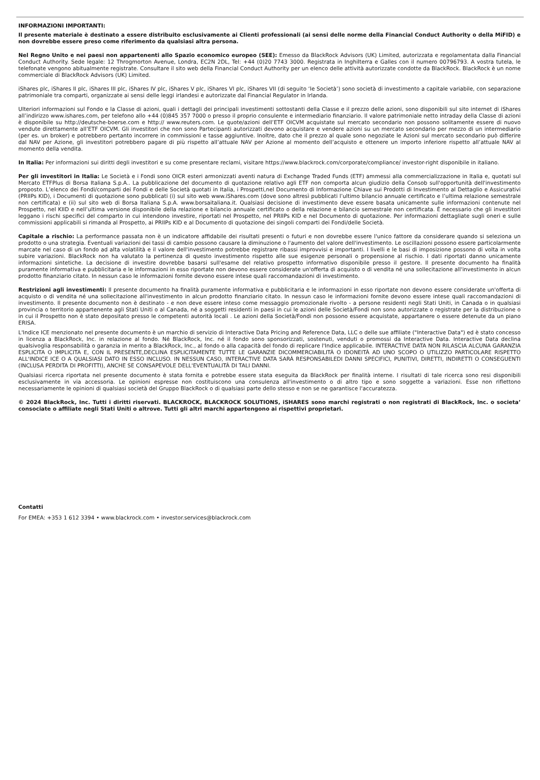INFORMAZIONI IMPORTANTI:
Il presente materiale è destinato a essere distribuito esclusivamente ai Clienti professionali (ai sensi delle norme della Financial Conduct Authority o della MiFID) e non dovrebbe essere preso come riferimento da qualsiasi altra persona.
Nel Regno Unito e nei paesi non appartenenti allo Spazio economico europeo (SEE): Emesso da BlackRock Advisors (UK) Limited, autorizzata e regolamentata dalla Financial Conduct Authority. Sede legale: 12 Throgmorton Avenue, Londra, EC2N 2DL, Tel: +44 (0)20 7743 3000. Registrata in Inghilterra e Galles con il numero 00796793. A vostra tutela, le telefonate vengono abitualmente registrate. Consultare il sito web della Financial Conduct Authority per un elenco delle attività autorizzate condotte da BlackRock. BlackRock è un nome commerciale di BlackRock Advisors (UK) Limited.
iShares plc, iShares II plc, iShares III plc, iShares IV plc, iShares V plc, iShares VI plc, iShares VII (di seguito ‘le Società’) sono società di investimento a capitale variabile, con separazione patrimoniale tra comparti, organizzate ai sensi delle leggi irlandesi e autorizzate dal Financial Regulator in Irlanda.
Ulteriori informazioni sul Fondo e la Classe di azioni, quali i dettagli dei principali investimenti sottostanti della Classe e il prezzo delle azioni, sono disponibili sul sito internet di iShares all’indirizzo www.ishares.com, per telefono allo +44 (0)845 357 7000 o presso il proprio consulente e intermediario finanziario. Il valore patrimoniale netto intraday della Classe di azioni è disponibile su http://deutsche-boerse.com e http:// www.reuters.com. Le quote/azioni dell’ETF OICVM acquistate sul mercato secondario non possono solitamente essere di nuovo vendute direttamente all’ETF OICVM. Gli investitori che non sono Partecipanti autorizzati devono acquistare e vendere azioni su un mercato secondario per mezzo di un intermediario (per es. un broker) e potrebbero pertanto incorrere in commissioni e tasse aggiuntive. Inoltre, dato che il prezzo al quale sono negoziate le Azioni sul mercato secondario può differire dal NAV per Azione, gli investitori potrebbero pagare di più rispetto all’attuale NAV per Azione al momento dell’acquisto e ottenere un importo inferiore rispetto all’attuale NAV al momento della vendita.
In Italia: Per informazioni sui diritti degli investitori e su come presentare reclami, visitare https://www.blackrock.com/corporate/compliance/ investor-right disponibile in italiano.
Per gli investitori in Italia: Le Società e i Fondi sono OICR esteri armonizzati aventi natura di Exchange Traded Funds (ETF) ammessi alla commercializzazione in Italia e, quotati sul Mercato ETFPlus di Borsa Italiana S.p.A.. La pubblicazione del documento di quotazione relativo agli ETF non comporta alcun giudizio della Consob sull'opportunità dell'investimento proposto. L’elenco dei Fondi/comparti dei Fondi e delle Società quotati in Italia, i Prospetti,nel Documento di Informazione Chiave sui Prodotti di Investimento al Dettaglio e Assicurativi (PRIIPs KID), i Documenti di quotazione sono pubblicati (i) sul sito web www.iShares.com (dove sono altresì pubblicati l’ultimo bilancio annuale certificato e l’ultima relazione semestrale non certificata) e (ii) sul sito web di Borsa Italiana S.p.A. www.borsaitaliana.it. Qualsiasi decisione di investimento deve essere basata unicamente sulle informazioni contenute nel Prospetto, nel KIID e nell’ultima versione disponibile della relazione e bilancio annuale certificato o della relazione e bilancio semestrale non certificata. È necessario che gli investitori leggano i rischi specifici del comparto in cui intendono investire, riportati nel Prospetto, nel PRIIPs KID e nel Documento di quotazione. Per informazioni dettagliate sugli oneri e sulle commissioni applicabili si rimanda al Prospetto, ai PRIIPs KID e al Documento di quotazione dei singoli comparti dei Fondi/delle Società.
Capitale a rischio: La performance passata non è un indicatore affidabile dei risultati presenti o futuri e non dovrebbe essere l'unico fattore da considerare quando si seleziona un prodotto o una strategia. Eventuali variazioni dei tassi di cambio possono causare la diminuzione o l'aumento del valore dell'investimento. Le oscillazioni possono essere particolarmente marcate nel caso di un fondo ad alta volatilità e il valore dell'investimento potrebbe registrare ribassi improvvisi e importanti. I livelli e le basi di imposizione possono di volta in volta subire variazioni. BlackRock non ha valutato la pertinenza di questo investimento rispetto alle sue esigenze personali o propensione al rischio. I dati riportati danno unicamente informazioni sintetiche. La decisione di investire dovrebbe basarsi sull'esame del relativo prospetto informativo disponibile presso il gestore. Il presente documento ha finalità puramente informativa e pubblicitaria e le informazioni in esso riportate non devono essere considerate un'offerta di acquisto o di vendita né una sollecitazione all'investimento in alcun prodotto finanziario citato. In nessun caso le informazioni fornite devono essere intese quali raccomandazioni di investimento.
Restrizioni agli investimenti: Il presente documento ha finalità puramente informativa e pubblicitaria e le informazioni in esso riportate non devono essere considerate un'offerta di acquisto o di vendita né una sollecitazione all'investimento in alcun prodotto finanziario citato. In nessun caso le informazioni fornite devono essere intese quali raccomandazioni di investimento. Il presente documento non è destinato - e non deve essere inteso come messaggio promozionale rivolto - a persone residenti negli Stati Uniti, in Canada o in qualsiasi provincia o territorio appartenente agli Stati Uniti o al Canada, né a soggetti residenti in paesi in cui le azioni delle Società/Fondi non sono autorizzate o registrate per la distribuzione o in cui il Prospetto non è stato depositato presso le competenti autorità locali . Le azioni della Società/Fondi non possono essere acquistate, appartanere o essere detenute da un piano ERISA.
L'Indice ICE menzionato nel presente documento è un marchio di servizio di Interactive Data Pricing and Reference Data, LLC o delle sue affiliate ("Interactive Data") ed è stato concesso in licenza a BlackRock, Inc. in relazione al fondo. Né BlackRock, Inc. né il fondo sono sponsorizzati, sostenuti, venduti o promossi da Interactive Data. Interactive Data declina qualsivoglia responsabilità o garanzia in merito a BlackRock, Inc., al fondo o alla capacità del fondo di replicare l'Indice applicabile. INTERACTIVE DATA NON RILASCIA ALCUNA GARANZIA ESPLICITA O IMPLICITA E, CON IL PRESENTE,DECLINA ESPLICITAMENTE TUTTE LE GARANZIE DICOMMERCIABILITÀ O IDONEITÀ AD UNO SCOPO O UTILIZZO PARTICOLARE RISPETTO ALL'INDICE ICE O A QUALSIASI DATO IN ESSO INCLUSO. IN NESSUN CASO, INTERACTIVE DATA SARÀ RESPONSABILEDI DANNI SPECIFICI, PUNITIVI, DIRETTI, INDIRETTI O CONSEGUENTI (INCLUSA PERDITA DI PROFITTI), ANCHE SE CONSAPEVOLE DELL'EVENTUALITÀ DI TALI DANNI.
Qualsiasi ricerca riportata nel presente documento è stata fornita e potrebbe essere stata eseguita da BlackRock per finalità interne. I risultati di tale ricerca sono resi disponibili esclusivamente in via accessoria. Le opinioni espresse non costituiscono una consulenza all'investimento o di altro tipo e sono soggette a variazioni. Esse non riflettono necessariamente le opinioni di qualsiasi società del Gruppo BlackRock o di qualsiasi parte dello stesso e non se ne garantisce l'accuratezza.
© 2024 BlackRock, Inc. Tutti i diritti riservati. BLACKROCK, BLACKROCK SOLUTIONS, iSHARES sono marchi registrati o non registrati di BlackRock, Inc. o societa’ consociate o affiliate negli Stati Uniti o altrove. Tutti gli altri marchi appartengono ai rispettivi proprietari.
Contatti
For EMEA: +353 1 612 3394 • www.blackrock.com • investor.services@blackrock.com